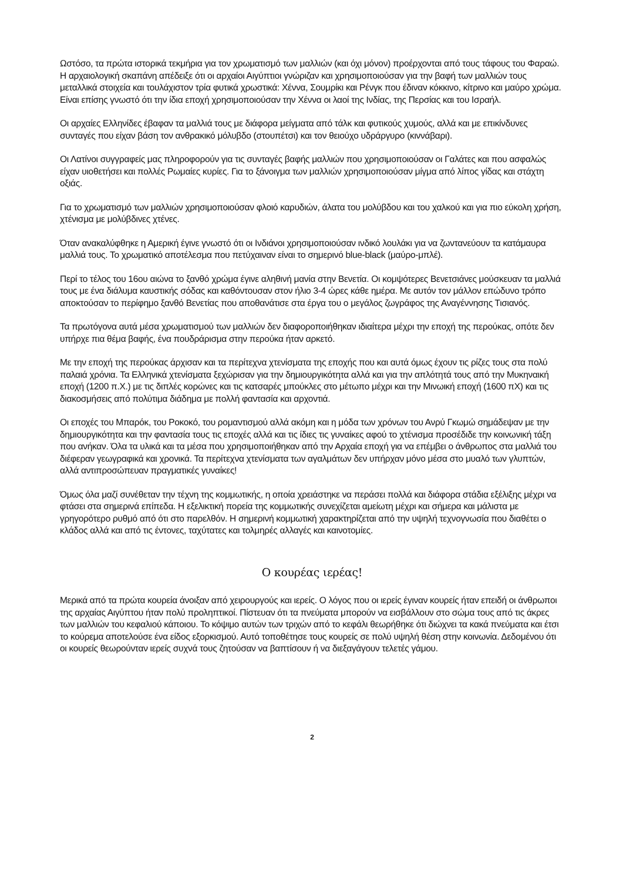Ωστόσο, τα πρώτα ιστορικά τεκμήρια για τον χρωματισμό των μαλλιών (και όχι μόνον) προέρχονται από τους τάφους του Φαραώ. Η αρχαιολογική σκαπάνη απέδειξε ότι οι αρχαίοι Αιγύπτιοι γνώριζαν και χρησιμοποιούσαν για την βαφή των μαλλιών τους μεταλλικά στοιχεία και τουλάχιστον τρία φυτικά χρωστικά: Χέννα, Σουμρίκι και Ρένγκ που έδιναν κόκκινο, κίτρινο και μαύρο χρώμα. Είναι επίσης γνωστό ότι την ίδια εποχή χρησιμοποιούσαν την Χέννα οι λαοί της Ινδίας, της Περσίας και του Ισραήλ.
Οι αρχαίες Ελληνίδες έβαφαν τα μαλλιά τους με διάφορα μείγματα από τάλκ και φυτικούς χυμούς, αλλά και με επικίνδυνες συνταγές που είχαν βάση τον ανθρακικό μόλυβδο (στουπέτσι) και τον θειούχο υδράργυρο (κιννάβαρι).
Οι Λατίνοι συγγραφείς μας πληροφορούν για τις συνταγές βαφής μαλλιών που χρησιμοποιούσαν οι Γαλάτες και που ασφαλώς είχαν υιοθετήσει και πολλές Ρωμαίες κυρίες. Για το ξάνοιγμα των μαλλιών χρησιμοποιούσαν μίγμα από λίπος γίδας και στάχτη οξιάς.
Για το χρωματισμό των μαλλιών χρησιμοποιούσαν φλοιό καρυδιών, άλατα του μολύβδου και του χαλκού και για πιο εύκολη χρήση, χτένισμα με μολύβδινες χτένες.
Όταν ανακαλύφθηκε η Αμερική έγινε γνωστό ότι οι Ινδιάνοι χρησιμοποιούσαν ινδικό λουλάκι για να ζωντανεύουν τα κατάμαυρα μαλλιά τους. Το χρωματικό αποτέλεσμα που πετύχαιναν είναι το σημερινό blue-black (μαύρο-μπλέ).
Περί το τέλος του 16ου αιώνα το ξανθό χρώμα έγινε αληθινή μανία στην Βενετία. Οι κομψότερες Βενετσιάνες μούσκευαν τα μαλλιά τους με ένα διάλυμα καυστικής σόδας και καθόντουσαν στον ήλιο 3-4 ώρες κάθε ημέρα. Με αυτόν τον μάλλον επώδυνο τρόπο αποκτούσαν το περίφημο ξανθό Βενετίας που αποθανάτισε στα έργα του ο μεγάλος ζωγράφος της Αναγέννησης Τισιανός.
Τα πρωτόγονα αυτά μέσα χρωματισμού των μαλλιών δεν διαφοροποιήθηκαν ιδιαίτερα μέχρι την εποχή της περούκας, οπότε δεν υπήρχε πια θέμα βαφής, ένα πουδράρισμα στην περούκα ήταν αρκετό.
Με την εποχή της περούκας άρχισαν και τα περίτεχνα χτενίσματα της εποχής που και αυτά όμως έχουν τις ρίζες τους στα πολύ παλαιά χρόνια. Τα Ελληνικά χτενίσματα ξεχώρισαν για την δημιουργικότητα αλλά και για την απλότητά τους από την Μυκηναική εποχή (1200 π.Χ.) με τις διπλές κορώνες και τις κατσαρές μπούκλες στο μέτωπο μέχρι και την Μινωική εποχή (1600 πΧ) και τις διακοσμήσεις από πολύτιμα διάδημα με πολλή φαντασία και αρχοντιά.
Οι εποχές του Μπαρόκ, του Ροκοκό, του ρομαντισμού αλλά ακόμη και η μόδα των χρόνων του Ανρύ Γκωμώ σημάδεψαν με την δημιουργικότητα και την φαντασία τους τις εποχές αλλά και τις ίδιες τις γυναίκες αφού το χτένισμα προσέδιδε την κοινωνική τάξη που ανήκαν. Όλα τα υλικά και τα μέσα που χρησιμοποιήθηκαν από την Αρχαία εποχή για να επέμβει ο άνθρωπος στα μαλλιά του διέφεραν γεωγραφικά και χρονικά. Τα περίτεχνα χτενίσματα των αγαλμάτων δεν υπήρχαν μόνο μέσα στο μυαλό των γλυπτών, αλλά αντιπροσώπευαν πραγματικές γυναίκες!
Όμως όλα μαζί συνέθεταν την τέχνη της κομμωτικής, η οποία χρειάστηκε να περάσει πολλά και διάφορα στάδια εξέλιξης μέχρι να φτάσει στα σημερινά επίπεδα. Η εξελικτική πορεία της κομμωτικής συνεχίζεται αμείωτη μέχρι και σήμερα και μάλιστα με γρηγορότερο ρυθμό από ότι στο παρελθόν. Η σημερινή κομμωτική χαρακτηρίζεται από την υψηλή τεχνογνωσία που διαθέτει ο κλάδος αλλά και από τις έντονες, ταχύτατες και τολμηρές αλλαγές και καινοτομίες.
Ο κουρέας ιερέας!
Μερικά από τα πρώτα κουρεία άνοιξαν από χειρουργούς και ιερείς. Ο λόγος που οι ιερείς έγιναν κουρείς ήταν επειδή οι άνθρωποι της αρχαίας Αιγύπτου ήταν πολύ προληπτικοί. Πίστευαν ότι τα πνεύματα μπορούν να εισβάλλουν στο σώμα τους από τις άκρες των μαλλιών του κεφαλιού κάποιου. Το κόψιμο αυτών των τριχών από το κεφάλι θεωρήθηκε ότι διώχνει τα κακά πνεύματα και έτσι το κούρεμα αποτελούσε ένα είδος εξορκισμού. Αυτό τοποθέτησε τους κουρείς σε πολύ υψηλή θέση στην κοινωνία. Δεδομένου ότι οι κουρείς θεωρούνταν ιερείς συχνά τους ζητούσαν να βαπτίσουν ή να διεξαγάγουν τελετές γάμου.
2